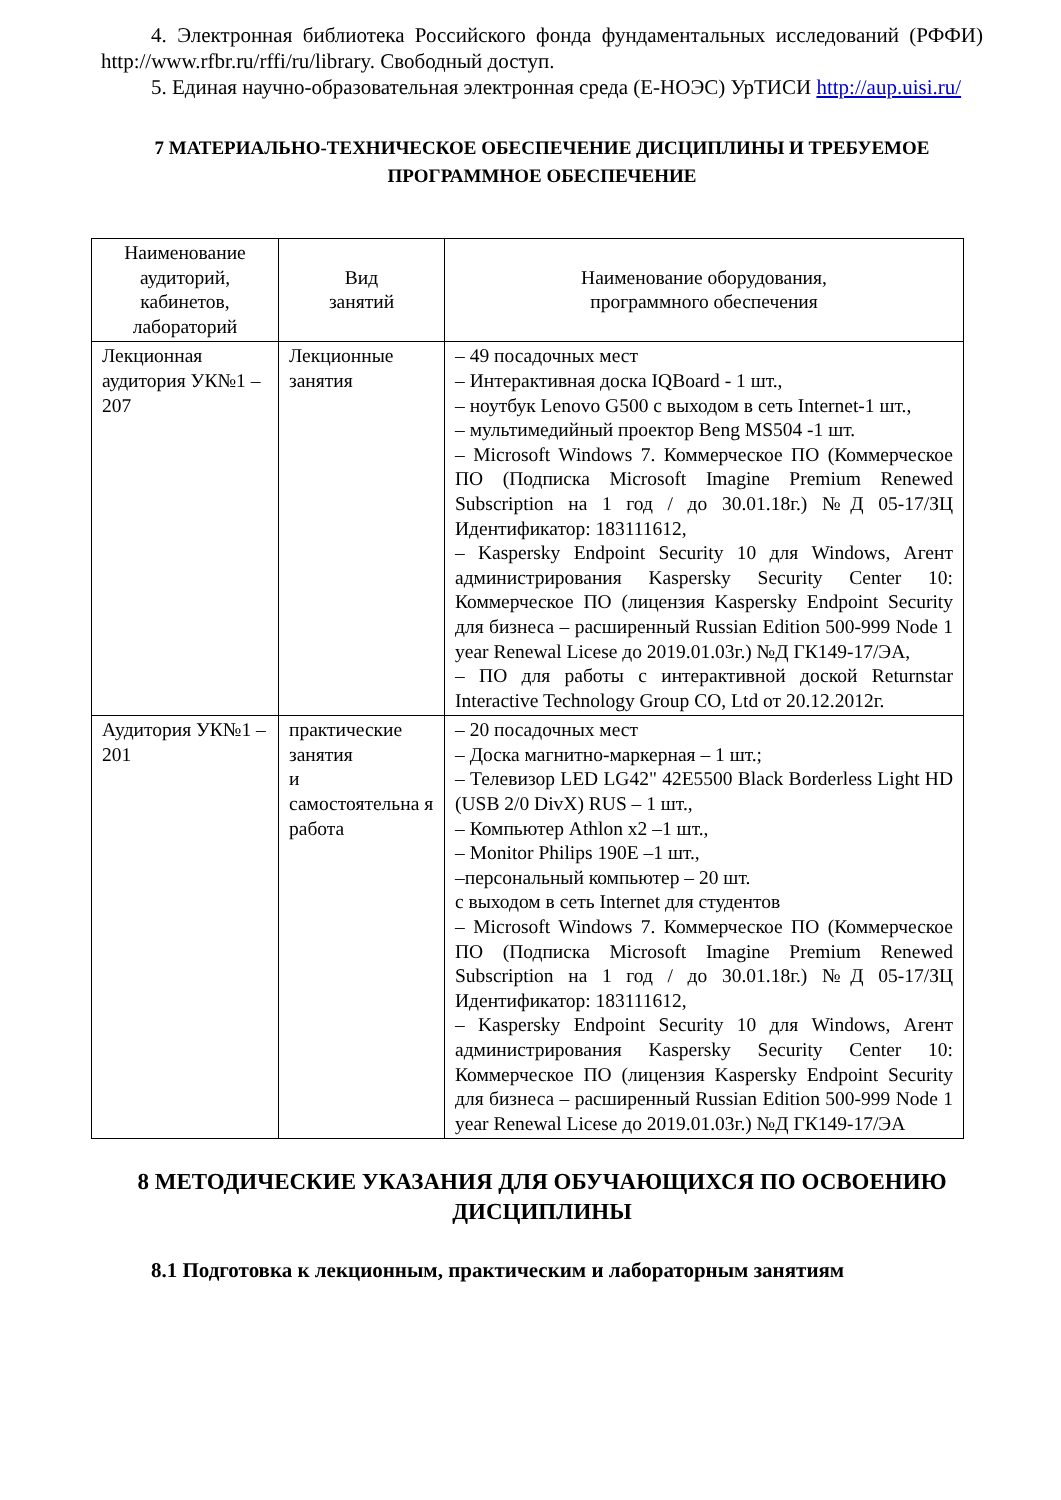4. Электронная библиотека Российского фонда фундаментальных исследований (РФФИ) http://www.rfbr.ru/rffi/ru/library. Свободный доступ.
5. Единая научно-образовательная электронная среда (Е-НОЭС) УрТИСИ http://aup.uisi.ru/
7 МАТЕРИАЛЬНО-ТЕХНИЧЕСКОЕ ОБЕСПЕЧЕНИЕ ДИСЦИПЛИНЫ И ТРЕБУЕМОЕ ПРОГРАММНОЕ ОБЕСПЕЧЕНИЕ
| Наименование аудиторий, кабинетов, лабораторий | Вид занятий | Наименование оборудования, программного обеспечения |
| --- | --- | --- |
| Лекционная аудитория УК№1 – 207 | Лекционные занятия | – 49 посадочных мест – Интерактивная доска IQBoard - 1 шт., – ноутбук Lenovo G500 с выходом в сеть Internet-1 шт., – мультимедийный проектор Beng MS504 -1 шт. – Microsoft Windows 7. Коммерческое ПО (Коммерческое ПО (Подписка Microsoft Imagine Premium Renewed Subscription на 1 год / до 30.01.18г.) №Д 05-17/ЗЦ Идентификатор: 183111612, – Kaspersky Endpoint Security 10 для Windows, Агент администрирования Kaspersky Security Center 10: Коммерческое ПО (лицензия Kaspersky Endpoint Security для бизнеса – расширенный Russian Edition 500-999 Node 1 year Renewal Licese до 2019.01.03г.) №Д ГК149-17/ЭА, – ПО для работы с интерактивной доской Returnstar Interactive Technology Group CO, Ltd от 20.12.2012г. |
| Аудитория УК№1 – 201 | практические занятия и самостоятельна я работа | – 20 посадочных мест – Доска магнитно-маркерная – 1 шт.; – Телевизор LED LG42" 42E5500 Black Borderless Light HD (USB 2/0 DivX) RUS – 1 шт., – Компьютер Athlon x2 –1 шт., – Monitor Philips 190E –1 шт., –персональный компьютер – 20 шт. с выходом в сеть Internet для студентов – Microsoft Windows 7. Коммерческое ПО (Коммерческое ПО (Подписка Microsoft Imagine Premium Renewed Subscription на 1 год / до 30.01.18г.) №Д 05-17/ЗЦ Идентификатор: 183111612, – Kaspersky Endpoint Security 10 для Windows, Агент администрирования Kaspersky Security Center 10: Коммерческое ПО (лицензия Kaspersky Endpoint Security для бизнеса – расширенный Russian Edition 500-999 Node 1 year Renewal Licese до 2019.01.03г.) №Д ГК149-17/ЭА |
8 МЕТОДИЧЕСКИЕ УКАЗАНИЯ ДЛЯ ОБУЧАЮЩИХСЯ ПО ОСВОЕНИЮ ДИСЦИПЛИНЫ
8.1 Подготовка к лекционным, практическим и лабораторным занятиям